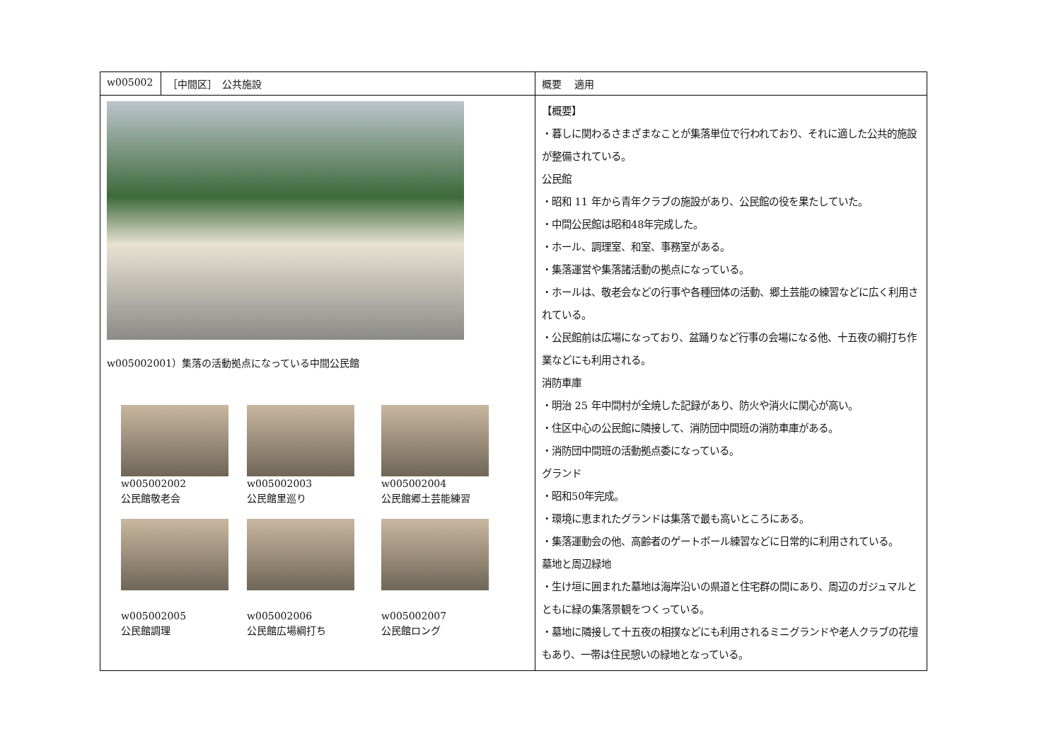| w005002 | ［中間区］ 公共施設 | 概要 適用 |
| w005002001）集落の活動拠点になっている中間公民館 w005002002 公民館敬老会 w005002003 公民館里巡り w005002004 公民館郷土芸能練習 w005002005 公民館調理 w005002006 公民館広場綱打ち w005002007 公民館ロング | | 【概要】 ・暮しに関わるさまざまなことが集落単位で行われており、それに適した公共的施設が整備されている。 公民館 ・昭和 11 年から青年クラブの施設があり、公民館の役を果たしていた。 ・中間公民館は昭和48年完成した。 ・ホール、調理室、和室、事務室がある。 ・集落運営や集落諸活動の拠点になっている。 ・ホールは、敬老会などの行事や各種団体の活動、郷土芸能の練習などに広く利用されている。 ・公民館前は広場になっており、盆踊りなど行事の会場になる他、十五夜の綱打ち作業などにも利用される。 消防車庫 ・明治 25 年中間村が全焼した記録があり、防火や消火に関心が高い。 ・住区中心の公民館に隣接して、消防団中間班の消防車庫がある。 ・消防団中間班の活動拠点委になっている。 グランド ・昭和50年完成。 ・環境に恵まれたグランドは集落で最も高いところにある。 ・集落運動会の他、高齢者のゲートボール練習などに日常的に利用されている。 墓地と周辺緑地 ・生け垣に囲まれた墓地は海岸沿いの県道と住宅群の間にあり、周辺のガジュマルとともに緑の集落景観をつくっている。 ・墓地に隣接して十五夜の相撲などにも利用されるミニグランドや老人クラブの花壇もあり、一帯は住民憩いの緑地となっている。 |